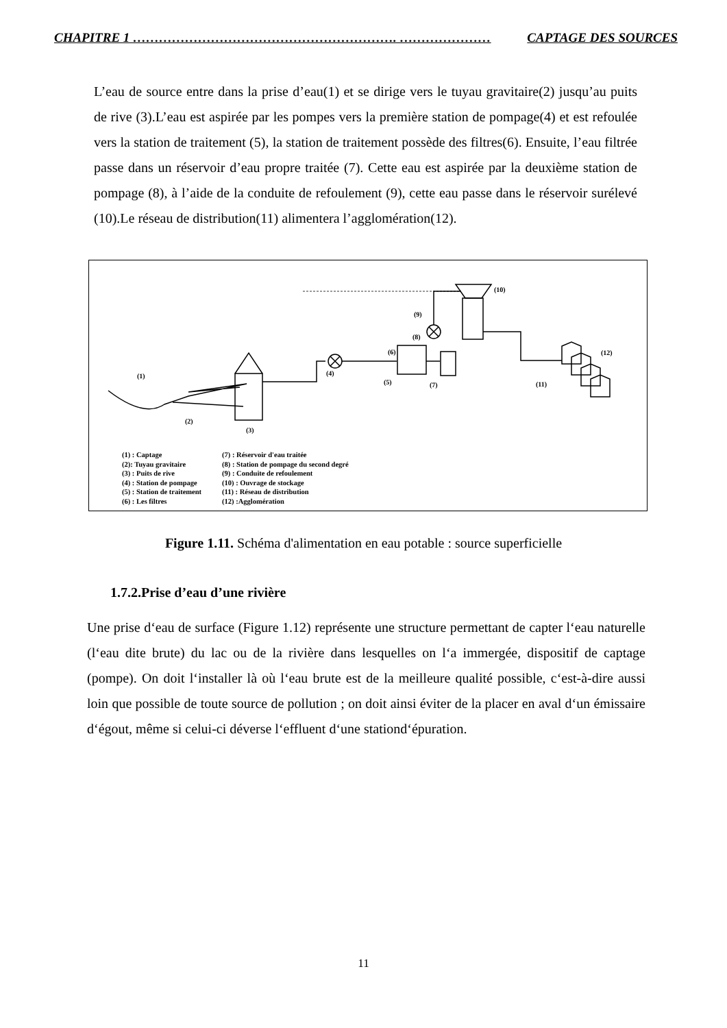CHAPITRE 1 ……………………………………………………. ………………… CAPTAGE DES SOURCES
L’eau de source entre dans la prise d’eau(1) et se dirige vers le tuyau gravitaire(2) jusqu’au puits de rive (3).L’eau est aspirée par les pompes vers la première station de pompage(4) et est refoulée vers la station de traitement (5), la station de traitement possède des filtres(6). Ensuite, l’eau filtrée passe dans un réservoir d’eau propre traitée (7). Cette eau est aspirée par la deuxième station de pompage (8), à l’aide de la conduite de refoulement (9), cette eau passe dans le réservoir surélevé (10).Le réseau de distribution(11) alimentera l’agglomération(12).
(1)
(2)
(3)
(4)
(5)
(6)
(7)
(8)
(9)
(10)
(11)
(12)
(1) : Captage
(2): Tuyau gravitaire
(3) : Puits de rive
(4) : Station de pompage
(5) : Station de traitement
(6) : Les filtres
(7) : Réservoir d'eau traitée
(8) : Station de pompage du second degré
(9) : Conduite de refoulement
(10) : Ouvrage de stockage
(11) : Réseau de distribution
(12) :Agglomération
Figure 1.11. Schéma d'alimentation en eau potable : source superficielle
1.7.2.Prise d’eau d’une rivière
Une prise d‘eau de surface (Figure 1.12) représente une structure permettant de capter l‘eau naturelle (l‘eau dite brute) du lac ou de la rivière dans lesquelles on l‘a immergée, dispositif de captage (pompe). On doit l‘installer là où l‘eau brute est de la meilleure qualité possible, c‘est-à-dire aussi loin que possible de toute source de pollution ; on doit ainsi éviter de la placer en aval d‘un émissaire d‘égout, même si celui-ci déverse l‘effluent d‘une stationd‘épuration.
11